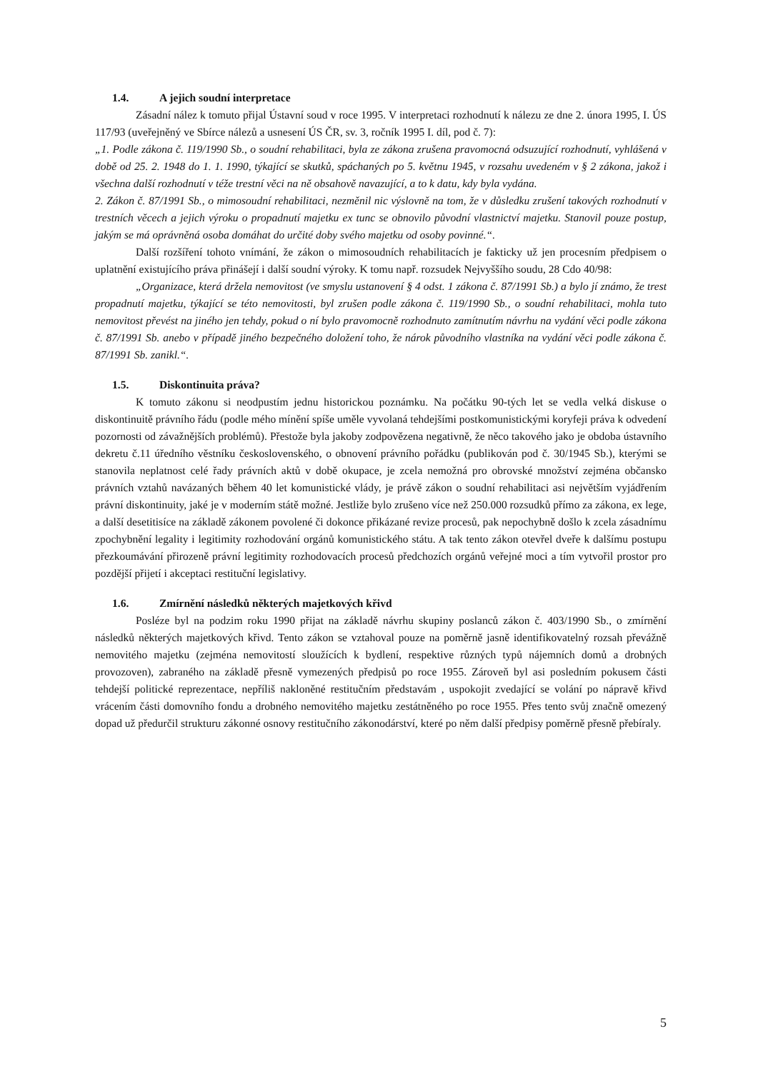1.4. A jejich soudní interpretace
Zásadní nález k tomuto přijal Ústavní soud v roce 1995. V interpretaci rozhodnutí k nálezu ze dne 2. února 1995, I. ÚS 117/93 (uveřejněný ve Sbírce nálezů a usnesení ÚS ČR, sv. 3, ročník 1995 I. díl, pod č. 7):
„1. Podle zákona č. 119/1990 Sb., o soudní rehabilitaci, byla ze zákona zrušena pravomocná odsuzující rozhodnutí, vyhlášená v době od 25. 2. 1948 do 1. 1. 1990, týkající se skutků, spáchaných po 5. květnu 1945, v rozsahu uvedeném v § 2 zákona, jakož i všechna další rozhodnutí v téže trestní věci na ně obsahově navazující, a to k datu, kdy byla vydána.
2. Zákon č. 87/1991 Sb., o mimosoudní rehabilitaci, nezměnil nic výslovně na tom, že v důsledku zrušení takových rozhodnutí v trestních věcech a jejich výroku o propadnutí majetku ex tunc se obnovilo původní vlastnictví majetku. Stanovil pouze postup, jakým se má oprávněná osoba domáhat do určité doby svého majetku od osoby povinné.“.
Další rozšíření tohoto vnímání, že zákon o mimosoudních rehabilitacích je fakticky už jen procesním předpisem o uplatnění existujícího práva přinášejí i další soudní výroky. K tomu např. rozsudek Nejvyššího soudu, 28 Cdo 40/98:
„Organizace, která držela nemovitost (ve smyslu ustanovení § 4 odst. 1 zákona č. 87/1991 Sb.) a bylo jí známo, že trest propadnutí majetku, týkající se této nemovitosti, byl zrušen podle zákona č. 119/1990 Sb., o soudní rehabilitaci, mohla tuto nemovitost převést na jiného jen tehdy, pokud o ní bylo pravomocně rozhodnuto zamítnutím návrhu na vydání věci podle zákona č. 87/1991 Sb. anebo v případě jiného bezpečného doložení toho, že nárok původního vlastníka na vydání věci podle zákona č. 87/1991 Sb. zanikl.“.
1.5. Diskontinuita práva?
K tomuto zákonu si neodpustím jednu historickou poznámku. Na počátku 90-tých let se vedla velká diskuse o diskontinuitě právního řádu (podle mého mínění spíše uměle vyvolaná tehdejšími postkomunistickými koryfeji práva k odvedení pozornosti od závažnějších problémů). Přestože byla jakoby zodpovězena negativně, že něco takového jako je obdoba ústavního dekretu č.11 úředního věstníku československého, o obnovení právního pořádku (publikován pod č. 30/1945 Sb.), kterými se stanovila neplatnost celé řady právních aktů v době okupace, je zcela nemožná pro obrovské množství zejména občansko právních vztahů navázaných během 40 let komunistické vlády, je právě zákon o soudní rehabilitaci asi největším vyjádřením právní diskontinuity, jaké je v moderním státě možné. Jestliže bylo zrušeno více než 250.000 rozsudků přímo za zákona, ex lege, a další desetitisíce na základě zákonem povolené či dokonce přikázané revize procesů, pak nepochybně došlo k zcela zásadnímu zpochybnění legality i legitimity rozhodování orgánů komunistického státu. A tak tento zákon otevřel dveře k dalšímu postupu přezkoumávání přirozeně právní legitimity rozhodovacích procesů předchozích orgánů veřejné moci a tím vytvořil prostor pro pozdější přijetí i akceptaci restituční legislativy.
1.6. Zmírnění následků některých majetkových křivd
Posléze byl na podzim roku 1990 přijat na základě návrhu skupiny poslanců zákon č. 403/1990 Sb., o zmírnění následků některých majetkových křivd. Tento zákon se vztahoval pouze na poměrně jasně identifikovatelný rozsah převážně nemovitého majetku (zejména nemovitostí sloužících k bydlení, respektive různých typů nájemních domů a drobných provozoven), zabraného na základě přesně vymezených předpisů po roce 1955. Zároveň byl asi posledním pokusem části tehdejší politické reprezentace, nepříliš nakloněné restitučním představám , uspokojit zvedající se volání po nápravě křivd vrácením části domovního fondu a drobného nemovitého majetku zestátněného po roce 1955. Přes tento svůj značně omezený dopad už předurčil strukturu zákonné osnovy restitučního zákonodárství, které po něm další předpisy poměrně přesně přebíraly.
5